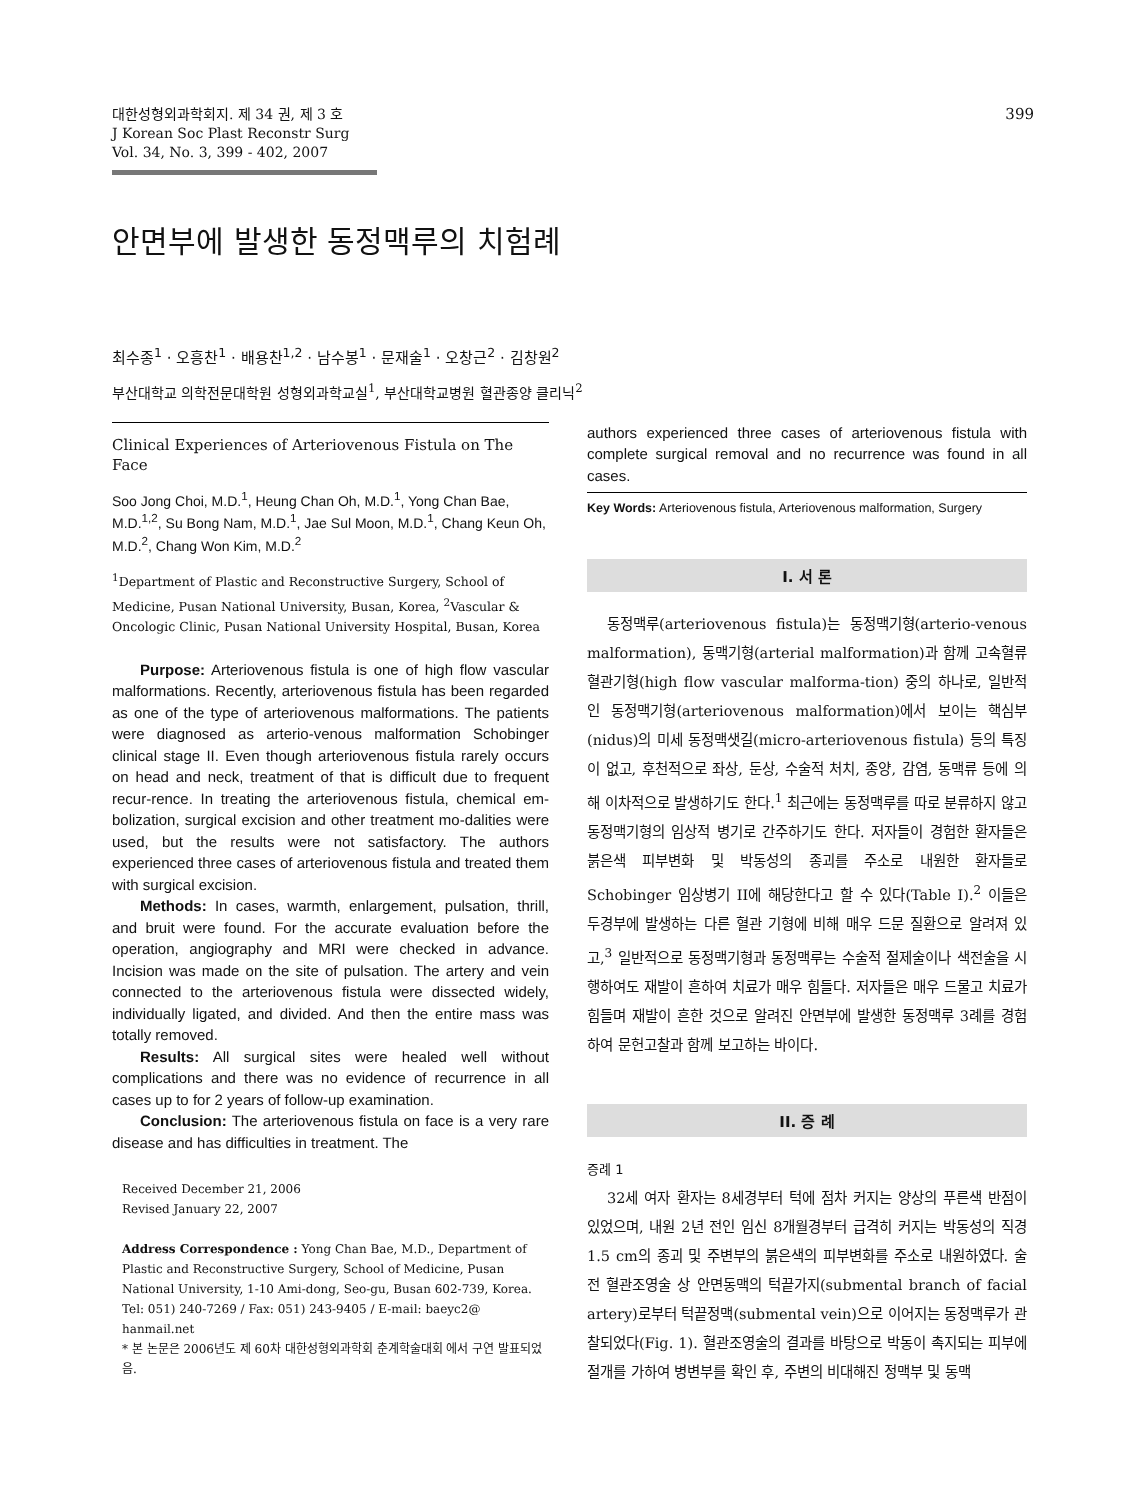대한성형외과학회지. 제 34 권, 제 3 호
J Korean Soc Plast Reconstr Surg
Vol. 34, No. 3, 399 - 402, 2007
399
안면부에 발생한 동정맥루의 치험례
최수종<sup>1</sup> · 오흥찬<sup>1</sup> · 배용찬<sup>1,2</sup> · 남수봉<sup>1</sup> · 문재술<sup>1</sup> · 오창근<sup>2</sup> · 김창원<sup>2</sup>
부산대학교 의학전문대학원 성형외과학교실<sup>1</sup>, 부산대학교병원 혈관종양 클리닉<sup>2</sup>
Clinical Experiences of Arteriovenous Fistula on The Face
Soo Jong Choi, M.D.<sup>1</sup>, Heung Chan Oh, M.D.<sup>1</sup>, Yong Chan Bae, M.D.<sup>1,2</sup>, Su Bong Nam, M.D.<sup>1</sup>, Jae Sul Moon, M.D.<sup>1</sup>, Chang Keun Oh, M.D.<sup>2</sup>, Chang Won Kim, M.D.<sup>2</sup>
<sup>1</sup> Department of Plastic and Reconstructive Surgery, School of Medicine, Pusan National University, Busan, Korea, <sup>2</sup>Vascular & Oncologic Clinic, Pusan National University Hospital, Busan, Korea
Purpose: Arteriovenous fistula is one of high flow vascular malformations. Recently, arteriovenous fistula has been regarded as one of the type of arteriovenous malformations. The patients were diagnosed as arterio-venous malformation Schobinger clinical stage II. Even though arteriovenous fistula rarely occurs on head and neck, treatment of that is difficult due to frequent recur-rence. In treating the arteriovenous fistula, chemical em-bolization, surgical excision and other treatment mo-dalities were used, but the results were not satisfactory. The authors experienced three cases of arteriovenous fistula and treated them with surgical excision.
Methods: In cases, warmth, enlargement, pulsation, thrill, and bruit were found. For the accurate evaluation before the operation, angiography and MRI were checked in advance. Incision was made on the site of pulsation. The artery and vein connected to the arteriovenous fistula were dissected widely, individually ligated, and divided. And then the entire mass was totally removed.
Results: All surgical sites were healed well without complications and there was no evidence of recurrence in all cases up to for 2 years of follow-up examination.
Conclusion: The arteriovenous fistula on face is a very rare disease and has difficulties in treatment. The
Received December 21, 2006
Revised January 22, 2007
Address Correspondence : Yong Chan Bae, M.D., Department of Plastic and Reconstructive Surgery, School of Medicine, Pusan National University, 1-10 Ami-dong, Seo-gu, Busan 602-739, Korea. Tel: 051) 240-7269 / Fax: 051) 243-9405 / E-mail: baeyc2@ hanmail.net
* 본 논문은 2006년도 제 60차 대한성형외과학회 춘계학술대회 에서 구연 발표되었음.
authors experienced three cases of arteriovenous fistula with complete surgical removal and no recurrence was found in all cases.
Key Words: Arteriovenous fistula, Arteriovenous malformation, Surgery
I. 서 론
동정맥루(arteriovenous fistula)는 동정맥기형(arterio-venous malformation), 동맥기형(arterial malformation)과 함께 고속혈류 혈관기형(high flow vascular malforma-tion) 중의 하나로, 일반적인 동정맥기형(arteriovenous malformation)에서 보이는 핵심부(nidus)의 미세 동정맥샛길(micro-arteriovenous fistula) 등의 특징이 없고, 후천적으로 좌상, 둔상, 수술적 처치, 종양, 감염, 동맥류 등에 의해 이차적으로 발생하기도 한다.<sup>1</sup> 최근에는 동정맥루를 따로 분류하지 않고 동정맥기형의 임상적 병기로 간주하기도 한다. 저자들이 경험한 환자들은 붉은색 피부변화 및 박동성의 종괴를 주소로 내원한 환자들로 Schobinger 임상병기 II에 해당한다고 할 수 있다(Table I).<sup>2</sup> 이들은 두경부에 발생하는 다른 혈관 기형에 비해 매우 드문 질환으로 알려져 있고,<sup>3</sup> 일반적으로 동정맥기형과 동정맥루는 수술적 절제술이나 색전술을 시행하여도 재발이 흔하여 치료가 매우 힘들다. 저자들은 매우 드물고 치료가 힘들며 재발이 흔한 것으로 알려진 안면부에 발생한 동정맥루 3례를 경험하여 문헌고찰과 함께 보고하는 바이다.
II. 증 례
증례 1
32세 여자 환자는 8세경부터 턱에 점차 커지는 양상의 푸른색 반점이 있었으며, 내원 2년 전인 임신 8개월경부터 급격히 커지는 박동성의 직경 1.5 cm의 종괴 및 주변부의 붉은색의 피부변화를 주소로 내원하였다. 술전 혈관조영술 상 안면동맥의 턱끝가지(submental branch of facial artery)로부터 턱끝정맥(submental vein)으로 이어지는 동정맥루가 관찰되었다(Fig. 1). 혈관조영술의 결과를 바탕으로 박동이 촉지되는 피부에 절개를 가하여 병변부를 확인 후, 주변의 비대해진 정맥부 및 동맥